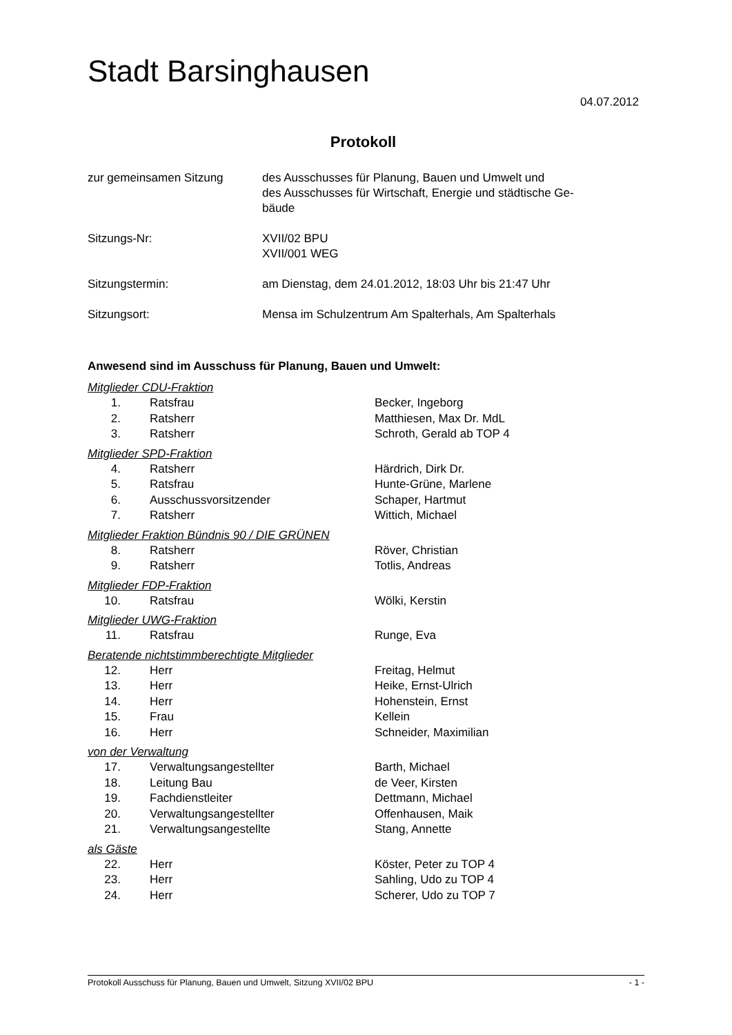Stadt Barsinghausen
04.07.2012
Protokoll
| zur gemeinsamen Sitzung | des Ausschusses für Planung, Bauen und Umwelt und des Ausschusses für Wirtschaft, Energie und städtische Ge- bäude |
| Sitzungs-Nr: | XVII/02 BPU XVII/001 WEG |
| Sitzungstermin: | am Dienstag, dem 24.01.2012, 18:03 Uhr bis 21:47 Uhr |
| Sitzungsort: | Mensa im Schulzentrum Am Spalterhals, Am Spalterhals |
Anwesend sind im Ausschuss für Planung, Bauen und Umwelt:
Mitglieder CDU-Fraktion
| 1. | Ratsfrau | Becker, Ingeborg |
| 2. | Ratsherr | Matthiesen, Max Dr. MdL |
| 3. | Ratsherr | Schroth, Gerald ab TOP 4 |
Mitglieder SPD-Fraktion
| 4. | Ratsherr | Härdrich, Dirk Dr. |
| 5. | Ratsfrau | Hunte-Grüne, Marlene |
| 6. | Ausschussvorsitzender | Schaper, Hartmut |
| 7. | Ratsherr | Wittich, Michael |
Mitglieder Fraktion Bündnis 90 / DIE GRÜNEN
| 8. | Ratsherr | Röver, Christian |
| 9. | Ratsherr | Totlis, Andreas |
Mitglieder FDP-Fraktion
| 10. | Ratsfrau | Wölki, Kerstin |
Mitglieder UWG-Fraktion
| 11. | Ratsfrau | Runge, Eva |
Beratende nichtstimmberechtigte Mitglieder
| 12. | Herr | Freitag, Helmut |
| 13. | Herr | Heike, Ernst-Ulrich |
| 14. | Herr | Hohenstein, Ernst |
| 15. | Frau | Kellein |
| 16. | Herr | Schneider, Maximilian |
von der Verwaltung
| 17. | Verwaltungsangestellter | Barth, Michael |
| 18. | Leitung Bau | de Veer, Kirsten |
| 19. | Fachdienstleiter | Dettmann, Michael |
| 20. | Verwaltungsangestellter | Offenhausen, Maik |
| 21. | Verwaltungsangestellte | Stang, Annette |
als Gäste
| 22. | Herr | Köster, Peter zu TOP 4 |
| 23. | Herr | Sahling, Udo zu TOP 4 |
| 24. | Herr | Scherer, Udo zu TOP 7 |
Protokoll Ausschuss für Planung, Bauen und Umwelt, Sitzung XVII/02 BPU - 1 -